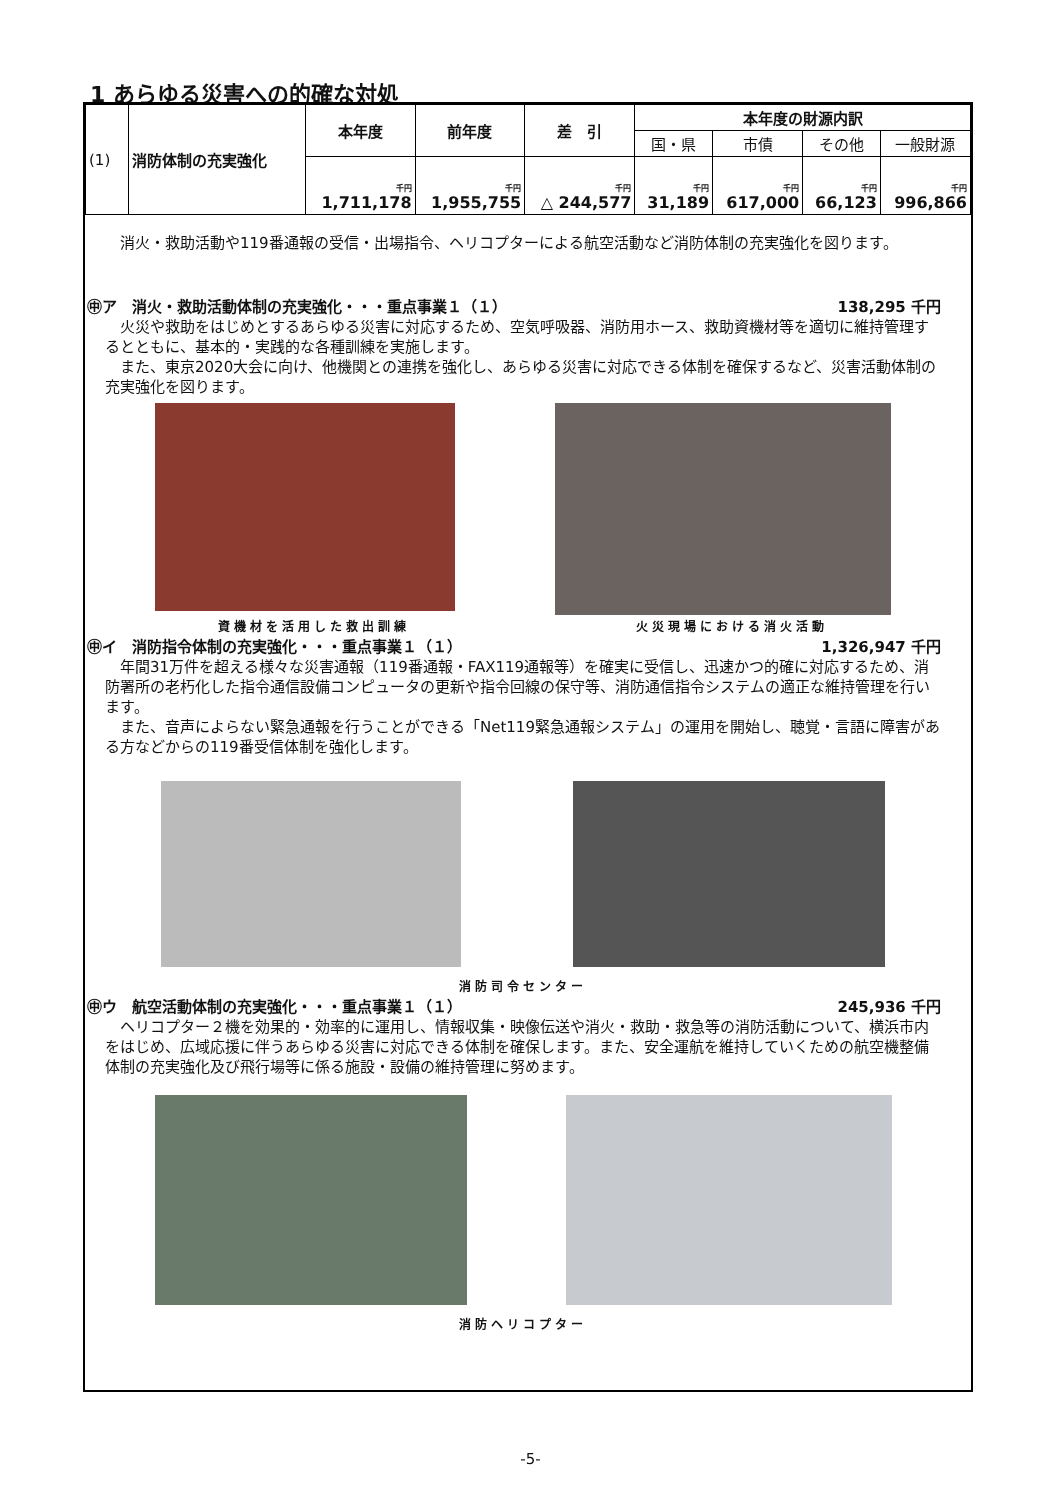1 あらゆる災害への的確な対処
| (1) | 消防体制の充実強化 | 本年度 | 前年度 | 差 引 | 本年度の財源内訳 | | | |
| | | | | | 国・県 | 市債 | その他 | 一般財源 |
| | | 千円 1,711,178 | 千円 1,955,755 | 千円 △ 244,577 | 千円 31,189 | 千円 617,000 | 千円 66,123 | 千円 996,866 |
消火・救助活動や119番通報の受信・出場指令、ヘリコプターによる航空活動など消防体制の充実強化を図ります。
㊥ア　消火・救助活動体制の充実強化・・・重点事業１（１） 138,295 千円
火災や救助をはじめとするあらゆる災害に対応するため、空気呼吸器、消防用ホース、救助資機材等を適切に維持管理するとともに、基本的・実践的な各種訓練を実施します。
また、東京2020大会に向け、他機関との連携を強化し、あらゆる災害に対応できる体制を確保するなど、災害活動体制の充実強化を図ります。
資機材を活用した救出訓練 火災現場における消火活動
㊥イ　消防指令体制の充実強化・・・重点事業１（１） 1,326,947 千円
年間31万件を超える様々な災害通報（119番通報・FAX119通報等）を確実に受信し、迅速かつ的確に対応するため、消防署所の老朽化した指令通信設備コンピュータの更新や指令回線の保守等、消防通信指令システムの適正な維持管理を行います。
また、音声によらない緊急通報を行うことができる「Net119緊急通報システム」の運用を開始し、聴覚・言語に障害がある方などからの119番受信体制を強化します。
消防司令センター
㊥ウ　航空活動体制の充実強化・・・重点事業１（１） 245,936 千円
ヘリコプター２機を効果的・効率的に運用し、情報収集・映像伝送や消火・救助・救急等の消防活動について、横浜市内をはじめ、広域応援に伴うあらゆる災害に対応できる体制を確保します。また、安全運航を維持していくための航空機整備体制の充実強化及び飛行場等に係る施設・設備の維持管理に努めます。
消防ヘリコプター
-5-